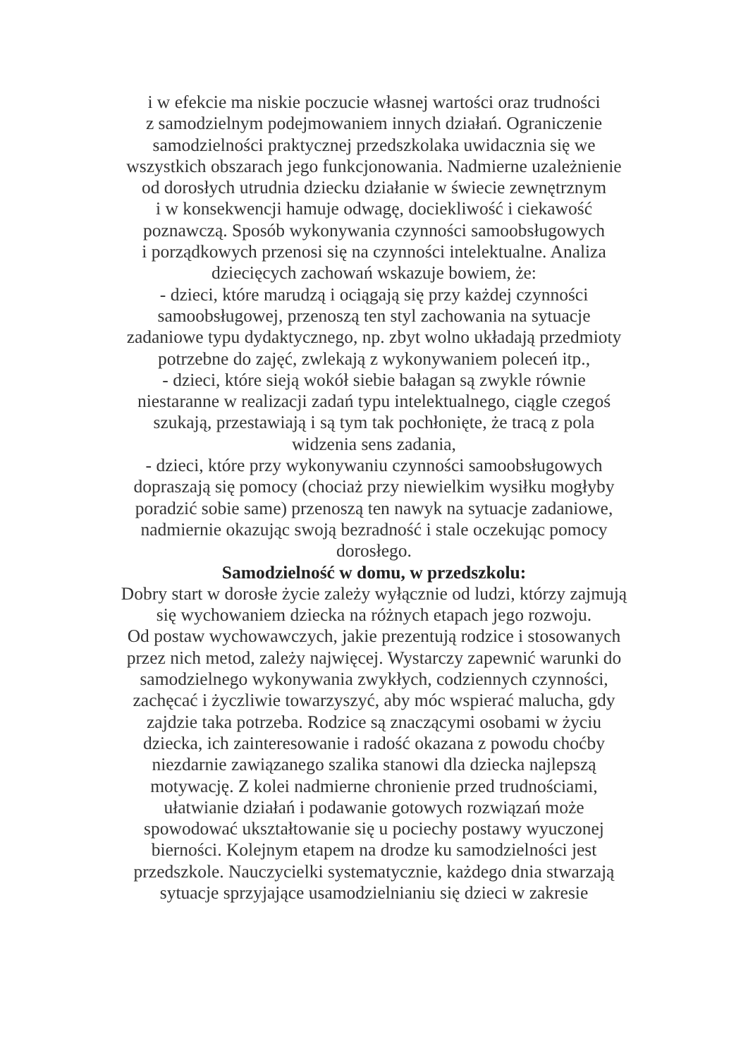i w efekcie ma niskie poczucie własnej wartości oraz trudności
z samodzielnym podejmowaniem innych działań. Ograniczenie
samodzielności praktycznej przedszkolaka uwidacznia się we
wszystkich obszarach jego funkcjonowania. Nadmierne uzależnienie
od dorosłych utrudnia dziecku działanie w świecie zewnętrznym
i w konsekwencji hamuje odwagę, dociekliwość i ciekawość
poznawczą. Sposób wykonywania czynności samoobsługowych
i porządkowych przenosi się na czynności intelektualne. Analiza
dziecięcych zachowań wskazuje bowiem, że:
- dzieci, które marudzą i ociągają się przy każdej czynności
samoobsługowej, przenoszą ten styl zachowania na sytuacje
zadaniowe typu dydaktycznego, np. zbyt wolno układają przedmioty
potrzebne do zajęć, zwlekają z wykonywaniem poleceń itp.,
- dzieci, które sieją wokół siebie bałagan są zwykle równie
niestaranne w realizacji zadań typu intelektualnego, ciągle czegoś
szukają, przestawiają i są tym tak pochłonięte, że tracą z pola
widzenia sens zadania,
- dzieci, które przy wykonywaniu czynności samoobsługowych
dopraszają się pomocy (chociaż przy niewielkim wysiłku mogłyby
poradzić sobie same) przenoszą ten nawyk na sytuacje zadaniowe,
nadmiernie okazując swoją bezradność i stale oczekując pomocy
dorosłego.
Samodzielność w domu, w przedszkolu:
Dobry start w dorosłe życie zależy wyłącznie od ludzi, którzy zajmują
się wychowaniem dziecka na różnych etapach jego rozwoju.
Od postaw wychowawczych, jakie prezentują rodzice i stosowanych
przez nich metod, zależy najwięcej. Wystarczy zapewnić warunki do
samodzielnego wykonywania zwykłych, codziennych czynności,
zachęcać i życzliwie towarzyszyć, aby móc wspierać malucha, gdy
zajdzie taka potrzeba. Rodzice są znaczącymi osobami w życiu
dziecka, ich zainteresowanie i radość okazana z powodu choćby
niezdarnie zawiązanego szalika stanowi dla dziecka najlepszą
motywację. Z kolei nadmierne chronienie przed trudnościami,
ułatwianie działań i podawanie gotowych rozwiązań może
spowodować ukształtowanie się u pociechy postawy wyuczonej
bierności. Kolejnym etapem na drodze ku samodzielności jest
przedszkole. Nauczycielki systematycznie, każdego dnia stwarzają
sytuacje sprzyjające usamodzielnianiu się dzieci w zakresie